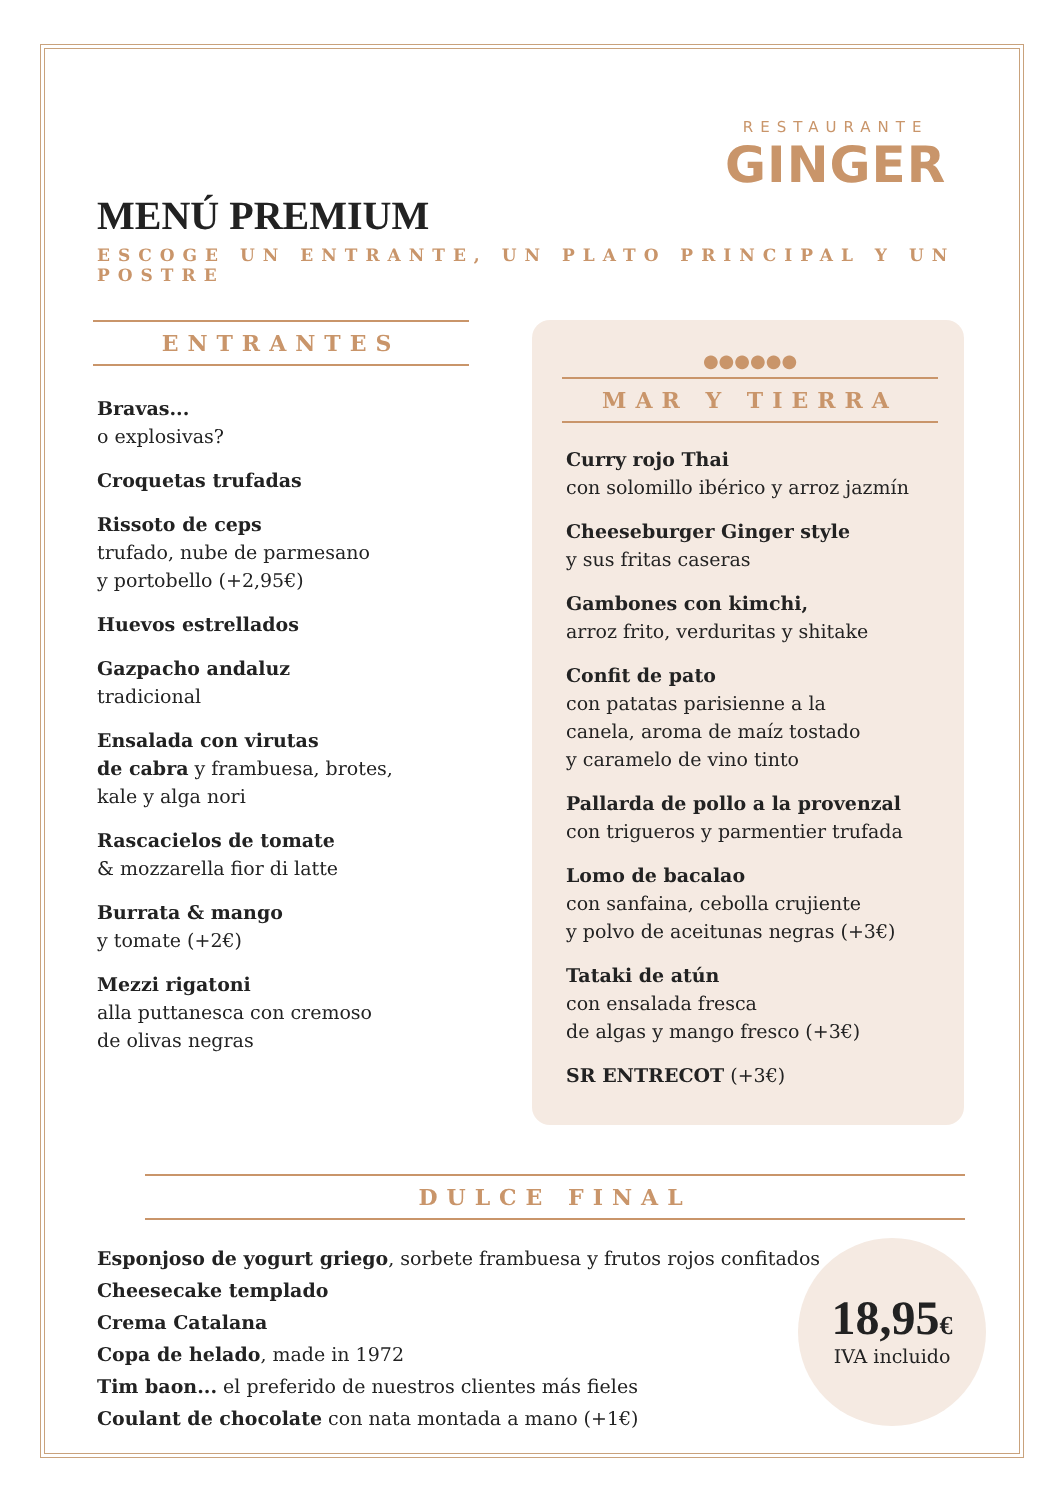RESTAURANTE
GINGER
MENÚ PREMIUM
ESCOGE UN ENTRANTE, UN PLATO PRINCIPAL Y UN POSTRE
ENTRANTES
Bravas...
o explosivas?
Croquetas trufadas
Rissoto de ceps
trufado, nube de parmesano
y portobello (+2,95€)
Huevos estrellados
Gazpacho andaluz
tradicional
Ensalada con virutas
de cabra y frambuesa, brotes,
kale y alga nori
Rascacielos de tomate
& mozzarella fior di latte
Burrata & mango
y tomate (+2€)
Mezzi rigatoni
alla puttanesca con cremoso
de olivas negras
●●●●●●
MAR Y TIERRA
Curry rojo Thai
con solomillo ibérico y arroz jazmín
Cheeseburger Ginger style
y sus fritas caseras
Gambones con kimchi,
arroz frito, verduritas y shitake
Confit de pato
con patatas parisienne a la
canela, aroma de maíz tostado
y caramelo de vino tinto
Pallarda de pollo a la provenzal
con trigueros y parmentier trufada
Lomo de bacalao
con sanfaina, cebolla crujiente
y polvo de aceitunas negras (+3€)
Tataki de atún
con ensalada fresca
de algas y mango fresco (+3€)
SR ENTRECOT (+3€)
DULCE FINAL
Esponjoso de yogurt griego, sorbete frambuesa y frutos rojos confitados
Cheesecake templado
Crema Catalana
Copa de helado, made in 1972
Tim baon... el preferido de nuestros clientes más fieles
Coulant de chocolate con nata montada a mano (+1€)
18,95€
IVA incluido